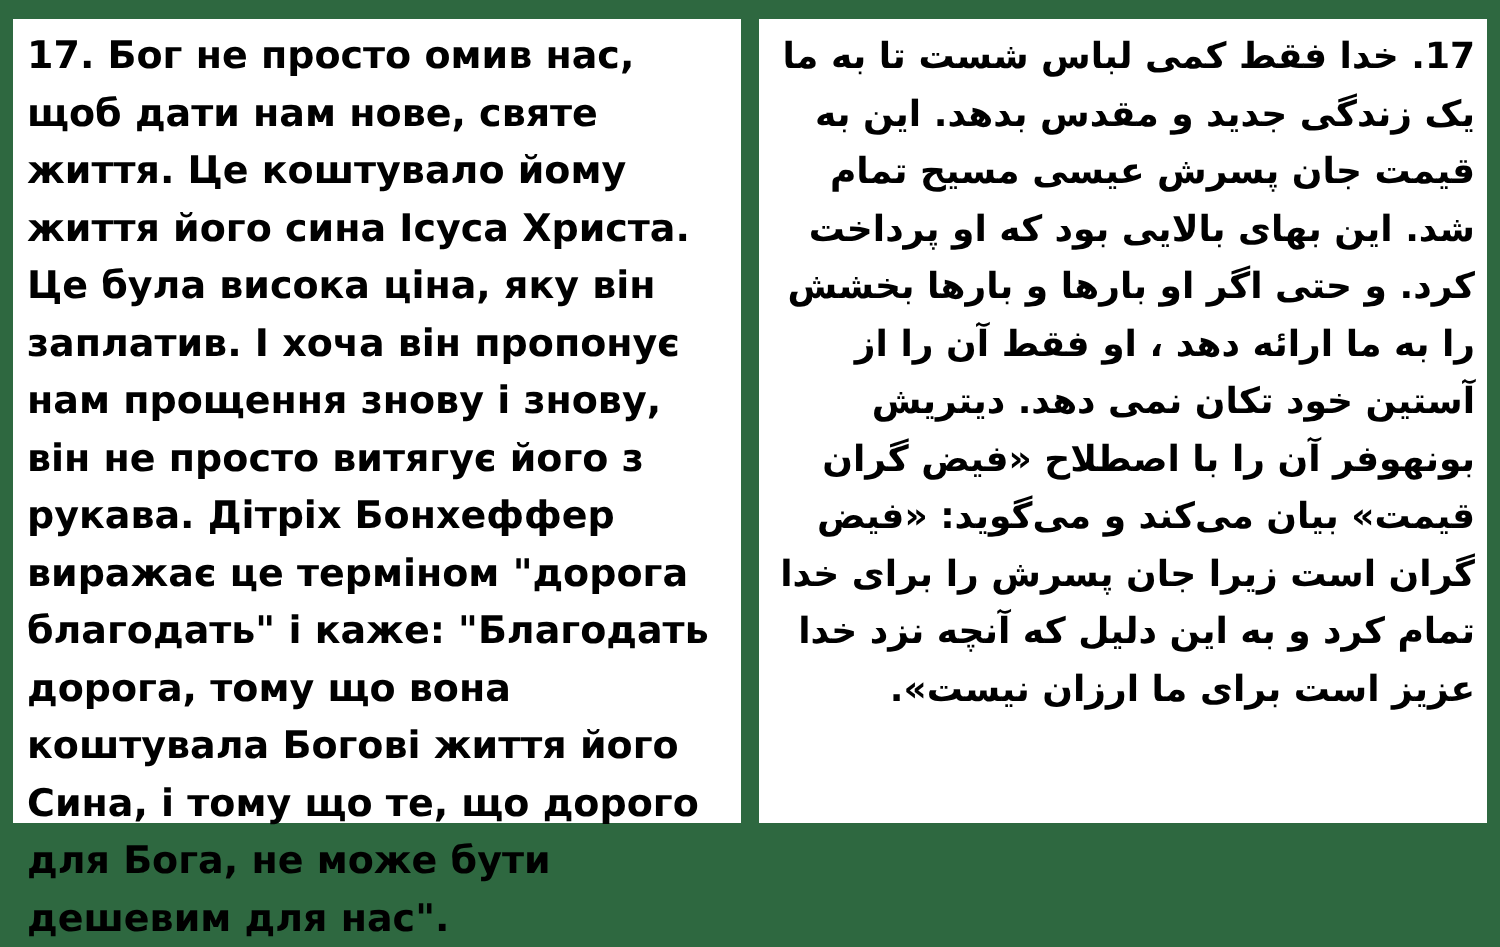17. Бог не просто омив нас, щоб дати нам нове, святе життя. Це коштувало йому життя його сина Ісуса Христа. Це була висока ціна, яку він заплатив. І хоча він пропонує нам прощення знову і знову, він не просто витягує його з рукава. Дітріх Бонхеффер виражає це терміном "дорога благодать" і каже: "Благодать дорога, тому що вона коштувала Богові життя його Сина, і тому що те, що дорого для Бога, не може бути дешевим для нас".
17. خدا فقط کمی لباس شست تا به ما یک زندگی جدید و مقدس بدهد. این به قیمت جان پسرش عیسی مسیح تمام شد. این بهای بالایی بود که او پرداخت کرد. و حتی اگر او بارها و بارها بخشش را به ما ارائه دهد ، او فقط آن را از آستین خود تکان نمی دهد. دیتریش بونهوفر آن را با اصطلاح «فیض گران قیمت» بیان می‌کند و می‌گوید: «فیض گران است زیرا جان پسرش را برای خدا تمام کرد و به این دلیل که آنچه نزد خدا عزیز است برای ما ارزان نیست».